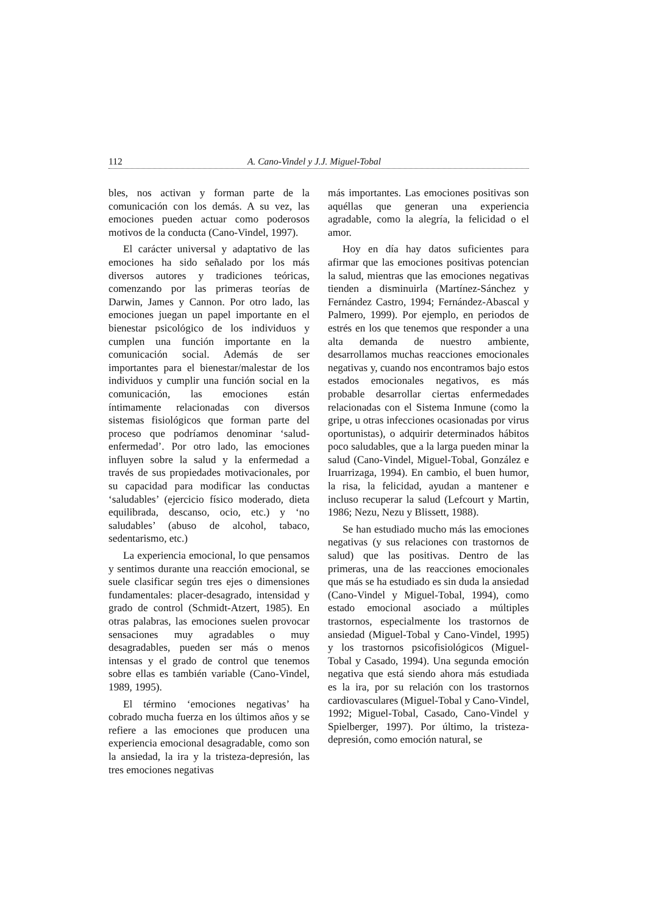112 A. Cano-Vindel y J.J. Miguel-Tobal
bles, nos activan y forman parte de la comunicación con los demás. A su vez, las emociones pueden actuar como poderosos motivos de la conducta (Cano-Vindel, 1997).
El carácter universal y adaptativo de las emociones ha sido señalado por los más diversos autores y tradiciones teóricas, comenzando por las primeras teorías de Darwin, James y Cannon. Por otro lado, las emociones juegan un papel importante en el bienestar psicológico de los individuos y cumplen una función importante en la comunicación social. Además de ser importantes para el bienestar/malestar de los individuos y cumplir una función social en la comunicación, las emociones están íntimamente relacionadas con diversos sistemas fisiológicos que forman parte del proceso que podríamos denominar ‘salud-enfermedad’. Por otro lado, las emociones influyen sobre la salud y la enfermedad a través de sus propiedades motivacionales, por su capacidad para modificar las conductas ‘saludables’ (ejercicio físico moderado, dieta equilibrada, descanso, ocio, etc.) y ‘no saludables’ (abuso de alcohol, tabaco, sedentarismo, etc.)
La experiencia emocional, lo que pensamos y sentimos durante una reacción emocional, se suele clasificar según tres ejes o dimensiones fundamentales: placer-desagrado, intensidad y grado de control (Schmidt-Atzert, 1985). En otras palabras, las emociones suelen provocar sensaciones muy agradables o muy desagradables, pueden ser más o menos intensas y el grado de control que tenemos sobre ellas es también variable (Cano-Vindel, 1989, 1995).
El término ‘emociones negativas’ ha cobrado mucha fuerza en los últimos años y se refiere a las emociones que producen una experiencia emocional desagradable, como son la ansiedad, la ira y la tristeza-depresión, las tres emociones negativas
más importantes. Las emociones positivas son aquéllas que generan una experiencia agradable, como la alegría, la felicidad o el amor.
Hoy en día hay datos suficientes para afirmar que las emociones positivas potencian la salud, mientras que las emociones negativas tienden a disminuirla (Martínez-Sánchez y Fernández Castro, 1994; Fernández-Abascal y Palmero, 1999). Por ejemplo, en periodos de estrés en los que tenemos que responder a una alta demanda de nuestro ambiente, desarrollamos muchas reacciones emocionales negativas y, cuando nos encontramos bajo estos estados emocionales negativos, es más probable desarrollar ciertas enfermedades relacionadas con el Sistema Inmune (como la gripe, u otras infecciones ocasionadas por virus oportunistas), o adquirir determinados hábitos poco saludables, que a la larga pueden minar la salud (Cano-Vindel, Miguel-Tobal, González e Iruarrizaga, 1994). En cambio, el buen humor, la risa, la felicidad, ayudan a mantener e incluso recuperar la salud (Lefcourt y Martin, 1986; Nezu, Nezu y Blissett, 1988).
Se han estudiado mucho más las emociones negativas (y sus relaciones con trastornos de salud) que las positivas. Dentro de las primeras, una de las reacciones emocionales que más se ha estudiado es sin duda la ansiedad (Cano-Vindel y Miguel-Tobal, 1994), como estado emocional asociado a múltiples trastornos, especialmente los trastornos de ansiedad (Miguel-Tobal y Cano-Vindel, 1995) y los trastornos psicofisiológicos (Miguel-Tobal y Casado, 1994). Una segunda emoción negativa que está siendo ahora más estudiada es la ira, por su relación con los trastornos cardiovasculares (Miguel-Tobal y Cano-Vindel, 1992; Miguel-Tobal, Casado, Cano-Vindel y Spielberger, 1997). Por último, la tristeza-depresión, como emoción natural, se